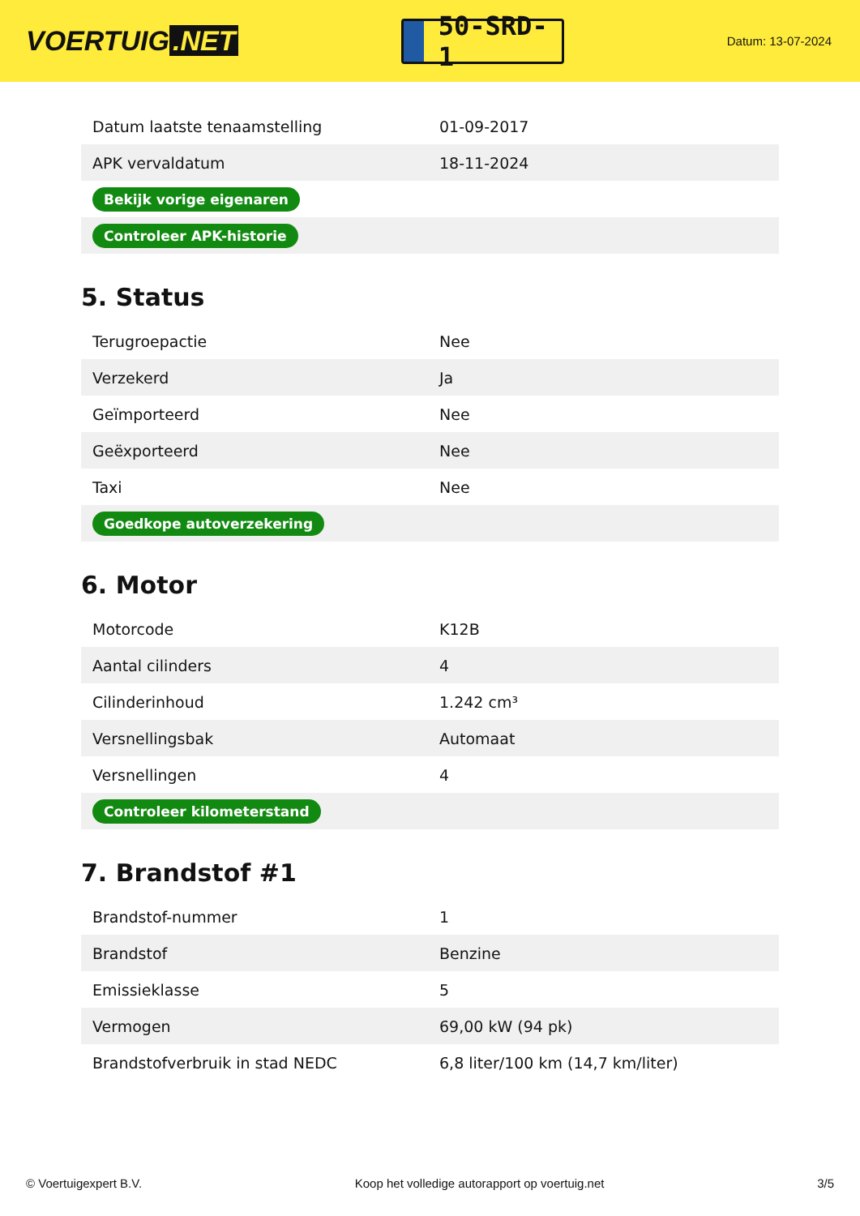VOERTUIG.NET
50-SRD-1
Datum: 13-07-2024
| Datum laatste tenaamstelling | 01-09-2017 |
| APK vervaldatum | 18-11-2024 |
| Bekijk vorige eigenaren | |
| Controleer APK-historie | |
5. Status
| Terugroepactie | Nee |
| Verzekerd | Ja |
| Geïmporteerd | Nee |
| Geëxporteerd | Nee |
| Taxi | Nee |
| Goedkope autoverzekering | |
6. Motor
| Motorcode | K12B |
| Aantal cilinders | 4 |
| Cilinderinhoud | 1.242 cm³ |
| Versnellingsbak | Automaat |
| Versnellingen | 4 |
| Controleer kilometerstand | |
7. Brandstof #1
| Brandstof-nummer | 1 |
| Brandstof | Benzine |
| Emissieklasse | 5 |
| Vermogen | 69,00 kW (94 pk) |
| Brandstofverbruik in stad NEDC | 6,8 liter/100 km (14,7 km/liter) |
© Voertuigexpert B.V. Koop het volledige autorapport op voertuig.net 3/5